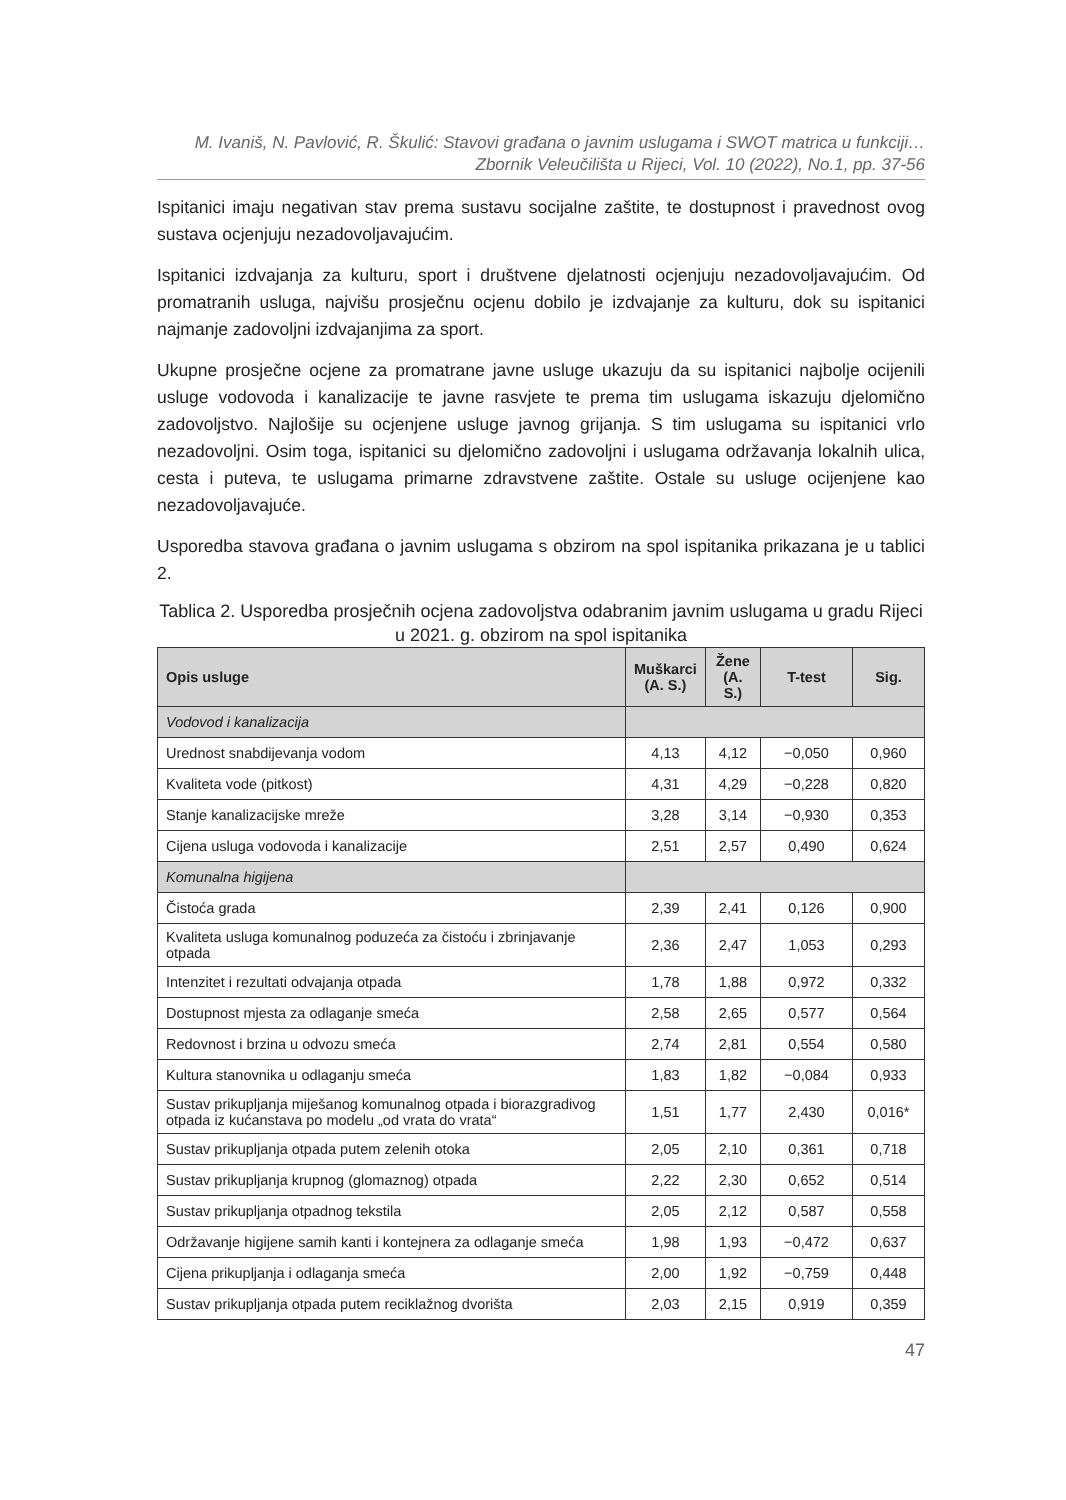M. Ivaniš, N. Pavlović, R. Škulić: Stavovi građana o javnim uslugama i SWOT matrica u funkciji…
Zbornik Veleučilišta u Rijeci, Vol. 10 (2022), No.1, pp. 37-56
Ispitanici imaju negativan stav prema sustavu socijalne zaštite, te dostupnost i pravednost ovog sustava ocjenjuju nezadovoljavajućim.
Ispitanici izdvajanja za kulturu, sport i društvene djelatnosti ocjenjuju nezadovoljavajućim. Od promatranih usluga, najvišu prosječnu ocjenu dobilo je izdvajanje za kulturu, dok su ispitanici najmanje zadovoljni izdvajanjima za sport.
Ukupne prosječne ocjene za promatrane javne usluge ukazuju da su ispitanici najbolje ocijenili usluge vodovoda i kanalizacije te javne rasvjete te prema tim uslugama iskazuju djelomično zadovoljstvo. Najlošije su ocjenjene usluge javnog grijanja. S tim uslugama su ispitanici vrlo nezadovoljni. Osim toga, ispitanici su djelomično zadovoljni i uslugama održavanja lokalnih ulica, cesta i puteva, te uslugama primarne zdravstvene zaštite. Ostale su usluge ocijenjene kao nezadovoljavajuće.
Usporedba stavova građana o javnim uslugama s obzirom na spol ispitanika prikazana je u tablici 2.
Tablica 2. Usporedba prosječnih ocjena zadovoljstva odabranim javnim uslugama u gradu Rijeci u 2021. g. obzirom na spol ispitanika
| Opis usluge | Muškarci (A. S.) | Žene (A. S.) | T-test | Sig. |
| --- | --- | --- | --- | --- |
| Vodovod i kanalizacija | | | | |
| Urednost snabdijevanja vodom | 4,13 | 4,12 | −0,050 | 0,960 |
| Kvaliteta vode (pitkost) | 4,31 | 4,29 | −0,228 | 0,820 |
| Stanje kanalizacijske mreže | 3,28 | 3,14 | −0,930 | 0,353 |
| Cijena usluga vodovoda i kanalizacije | 2,51 | 2,57 | 0,490 | 0,624 |
| Komunalna higijena | | | | |
| Čistoća grada | 2,39 | 2,41 | 0,126 | 0,900 |
| Kvaliteta usluga komunalnog poduzeća za čistoću i zbrinjavanje otpada | 2,36 | 2,47 | 1,053 | 0,293 |
| Intenzitet i rezultati odvajanja otpada | 1,78 | 1,88 | 0,972 | 0,332 |
| Dostupnost mjesta za odlaganje smeća | 2,58 | 2,65 | 0,577 | 0,564 |
| Redovnost i brzina u odvozu smeća | 2,74 | 2,81 | 0,554 | 0,580 |
| Kultura stanovnika u odlaganju smeća | 1,83 | 1,82 | −0,084 | 0,933 |
| Sustav prikupljanja miješanog komunalnog otpada i biorazgradivog otpada iz kućanstava po modelu „od vrata do vrata“ | 1,51 | 1,77 | 2,430 | 0,016* |
| Sustav prikupljanja otpada putem zelenih otoka | 2,05 | 2,10 | 0,361 | 0,718 |
| Sustav prikupljanja krupnog (glomaznog) otpada | 2,22 | 2,30 | 0,652 | 0,514 |
| Sustav prikupljanja otpadnog tekstila | 2,05 | 2,12 | 0,587 | 0,558 |
| Održavanje higijene samih kanti i kontejnera za odlaganje smeća | 1,98 | 1,93 | −0,472 | 0,637 |
| Cijena prikupljanja i odlaganja smeća | 2,00 | 1,92 | −0,759 | 0,448 |
| Sustav prikupljanja otpada putem reciklažnog dvorišta | 2,03 | 2,15 | 0,919 | 0,359 |
47